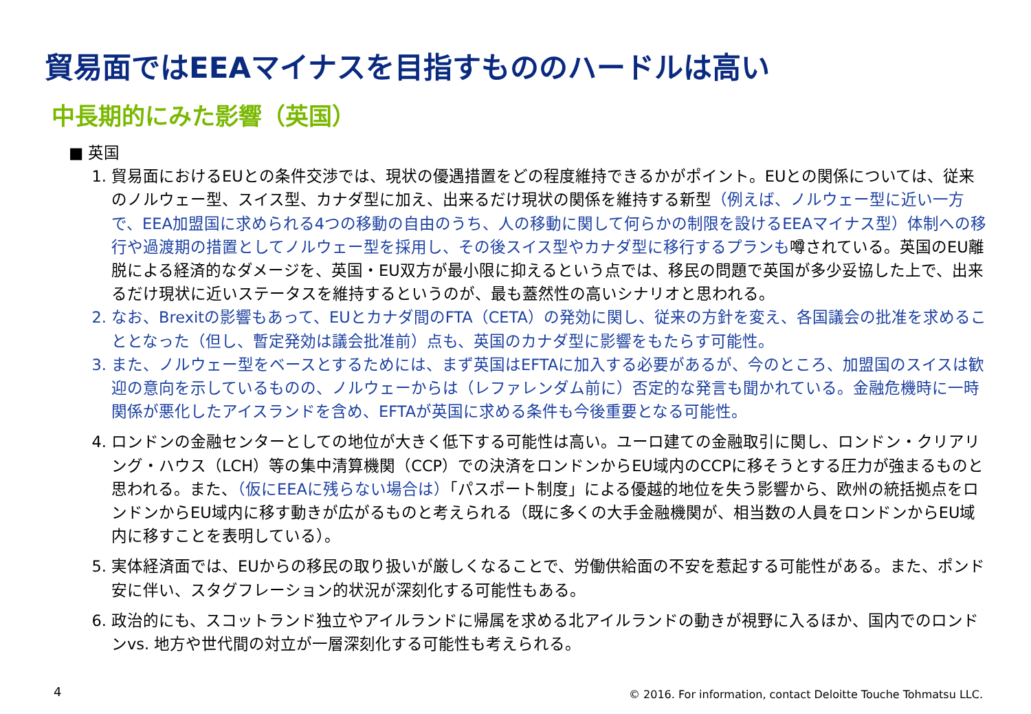貿易面ではEEAマイナスを目指すもののハードルは高い
中長期的にみた影響（英国）
■ 英国
1. 貿易面におけるEUとの条件交渉では、現状の優遇措置をどの程度維持できるかがポイント。EUとの関係については、従来のノルウェー型、スイス型、カナダ型に加え、出来るだけ現状の関係を維持する新型（例えば、ノルウェー型に近い一方で、EEA加盟国に求められる4つの移動の自由のうち、人の移動に関して何らかの制限を設けるEEAマイナス型）体制への移行や過渡期の措置としてノルウェー型を採用し、その後スイス型やカナダ型に移行するプランも噂されている。英国のEU離脱による経済的なダメージを、英国・EU双方が最小限に抑えるという点では、移民の問題で英国が多少妥協した上で、出来るだけ現状に近いステータスを維持するというのが、最も蓋然性の高いシナリオと思われる。
2. なお、Brexitの影響もあって、EUとカナダ間のFTA（CETA）の発効に関し、従来の方針を変え、各国議会の批准を求めることとなった（但し、暫定発効は議会批准前）点も、英国のカナダ型に影響をもたらす可能性。
3. また、ノルウェー型をベースとするためには、まず英国はEFTAに加入する必要があるが、今のところ、加盟国のスイスは歓迎の意向を示しているものの、ノルウェーからは（レファレンダム前に）否定的な発言も聞かれている。金融危機時に一時関係が悪化したアイスランドを含め、EFTAが英国に求める条件も今後重要となる可能性。
4. ロンドンの金融センターとしての地位が大きく低下する可能性は高い。ユーロ建ての金融取引に関し、ロンドン・クリアリング・ハウス（LCH）等の集中清算機関（CCP）での決済をロンドンからEU域内のCCPに移そうとする圧力が強まるものと思われる。また、（仮にEEAに残らない場合は）「パスポート制度」による優越的地位を失う影響から、欧州の統括拠点をロンドンからEU域内に移す動きが広がるものと考えられる（既に多くの大手金融機関が、相当数の人員をロンドンからEU域内に移すことを表明している）。
5. 実体経済面では、EUからの移民の取り扱いが厳しくなることで、労働供給面の不安を惹起する可能性がある。また、ポンド安に伴い、スタグフレーション的状況が深刻化する可能性もある。
6. 政治的にも、スコットランド独立やアイルランドに帰属を求める北アイルランドの動きが視野に入るほか、国内でのロンドンvs. 地方や世代間の対立が一層深刻化する可能性も考えられる。
4
© 2016. For information, contact Deloitte Touche Tohmatsu LLC.